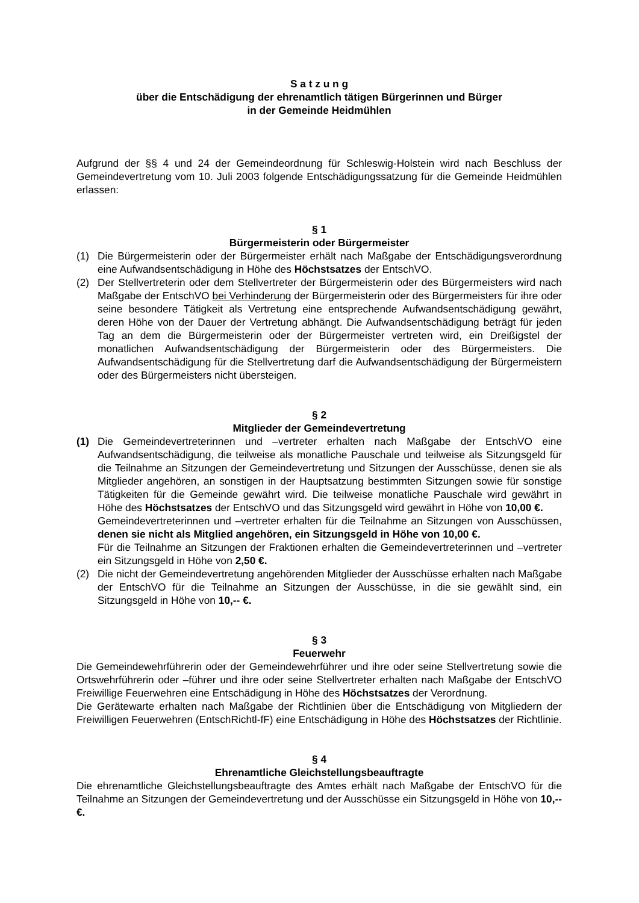S a t z u n g
über die Entschädigung der ehrenamtlich tätigen Bürgerinnen und Bürger
in der Gemeinde Heidmühlen
Aufgrund der §§ 4 und 24 der Gemeindeordnung für Schleswig-Holstein wird nach Beschluss der Gemeindevertretung vom 10. Juli 2003 folgende Entschädigungssatzung für die Gemeinde Heidmühlen erlassen:
§ 1
Bürgermeisterin oder Bürgermeister
(1) Die Bürgermeisterin oder der Bürgermeister erhält nach Maßgabe der Entschädigungsverordnung eine Aufwandsentschädigung in Höhe des Höchstsatzes der EntschVO.
(2) Der Stellvertreterin oder dem Stellvertreter der Bürgermeisterin oder des Bürgermeisters wird nach Maßgabe der EntschVO bei Verhinderung der Bürgermeisterin oder des Bürgermeisters für ihre oder seine besondere Tätigkeit als Vertretung eine entsprechende Aufwandsentschädigung gewährt, deren Höhe von der Dauer der Vertretung abhängt. Die Aufwandsentschädigung beträgt für jeden Tag an dem die Bürgermeisterin oder der Bürgermeister vertreten wird, ein Dreißigstel der monatlichen Aufwandsentschädigung der Bürgermeisterin oder des Bürgermeisters. Die Aufwandsentschädigung für die Stellvertretung darf die Aufwandsentschädigung der Bürgermeistern oder des Bürgermeisters nicht übersteigen.
§ 2
Mitglieder der Gemeindevertretung
(1) Die Gemeindevertreterinnen und –vertreter erhalten nach Maßgabe der EntschVO eine Aufwandsentschädigung, die teilweise als monatliche Pauschale und teilweise als Sitzungsgeld für die Teilnahme an Sitzungen der Gemeindevertretung und Sitzungen der Ausschüsse, denen sie als Mitglieder angehören, an sonstigen in der Hauptsatzung bestimmten Sitzungen sowie für sonstige Tätigkeiten für die Gemeinde gewährt wird. Die teilweise monatliche Pauschale wird gewährt in Höhe des Höchstsatzes der EntschVO und das Sitzungsgeld wird gewährt in Höhe von 10,00 €.
Gemeindevertreterinnen und –vertreter erhalten für die Teilnahme an Sitzungen von Ausschüssen, denen sie nicht als Mitglied angehören, ein Sitzungsgeld in Höhe von 10,00 €.
Für die Teilnahme an Sitzungen der Fraktionen erhalten die Gemeindevertreterinnen und –vertreter ein Sitzungsgeld in Höhe von 2,50 €.
(2) Die nicht der Gemeindevertretung angehörenden Mitglieder der Ausschüsse erhalten nach Maßgabe der EntschVO für die Teilnahme an Sitzungen der Ausschüsse, in die sie gewählt sind, ein Sitzungsgeld in Höhe von 10,-- €.
§ 3
Feuerwehr
Die Gemeindewehrführerin oder der Gemeindewehrführer und ihre oder seine Stellvertretung sowie die Ortswehrführerin oder –führer und ihre oder seine Stellvertreter erhalten nach Maßgabe der EntschVO Freiwillige Feuerwehren eine Entschädigung in Höhe des Höchstsatzes der Verordnung.
Die Gerätewarte erhalten nach Maßgabe der Richtlinien über die Entschädigung von Mitgliedern der Freiwilligen Feuerwehren (EntschRichtl-fF) eine Entschädigung in Höhe des Höchstsatzes der Richtlinie.
§ 4
Ehrenamtliche Gleichstellungsbeauftragte
Die ehrenamtliche Gleichstellungsbeauftragte des Amtes erhält nach Maßgabe der EntschVO für die Teilnahme an Sitzungen der Gemeindevertretung und der Ausschüsse ein Sitzungsgeld in Höhe von 10,-- €.